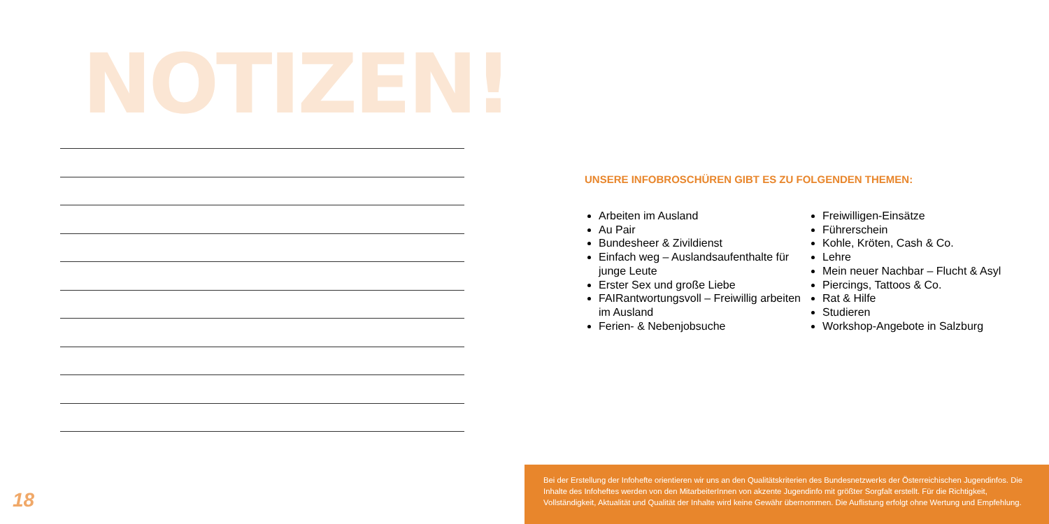NOTIZEN!
18
UNSERE INFOBROSCHÜREN GIBT ES ZU FOLGENDEN THEMEN:
Arbeiten im Ausland
Au Pair
Bundesheer & Zivildienst
Einfach weg – Auslandsaufenthalte für junge Leute
Erster Sex und große Liebe
FAIRantwortungsvoll – Freiwillig arbeiten im Ausland
Ferien- & Nebenjobsuche
Freiwilligen-Einsätze
Führerschein
Kohle, Kröten, Cash & Co.
Lehre
Mein neuer Nachbar – Flucht & Asyl
Piercings, Tattoos & Co.
Rat & Hilfe
Studieren
Workshop-Angebote in Salzburg
Bei der Erstellung der Infohefte orientieren wir uns an den Qualitätskriterien des Bundesnetzwerks der Österreichischen Jugendinfos. Die Inhalte des Infoheftes werden von den MitarbeiterInnen von akzente Jugendinfo mit größter Sorgfalt erstellt. Für die Richtigkeit, Vollständigkeit, Aktualität und Qualität der Inhalte wird keine Gewähr übernommen. Die Auflistung erfolgt ohne Wertung und Empfehlung.